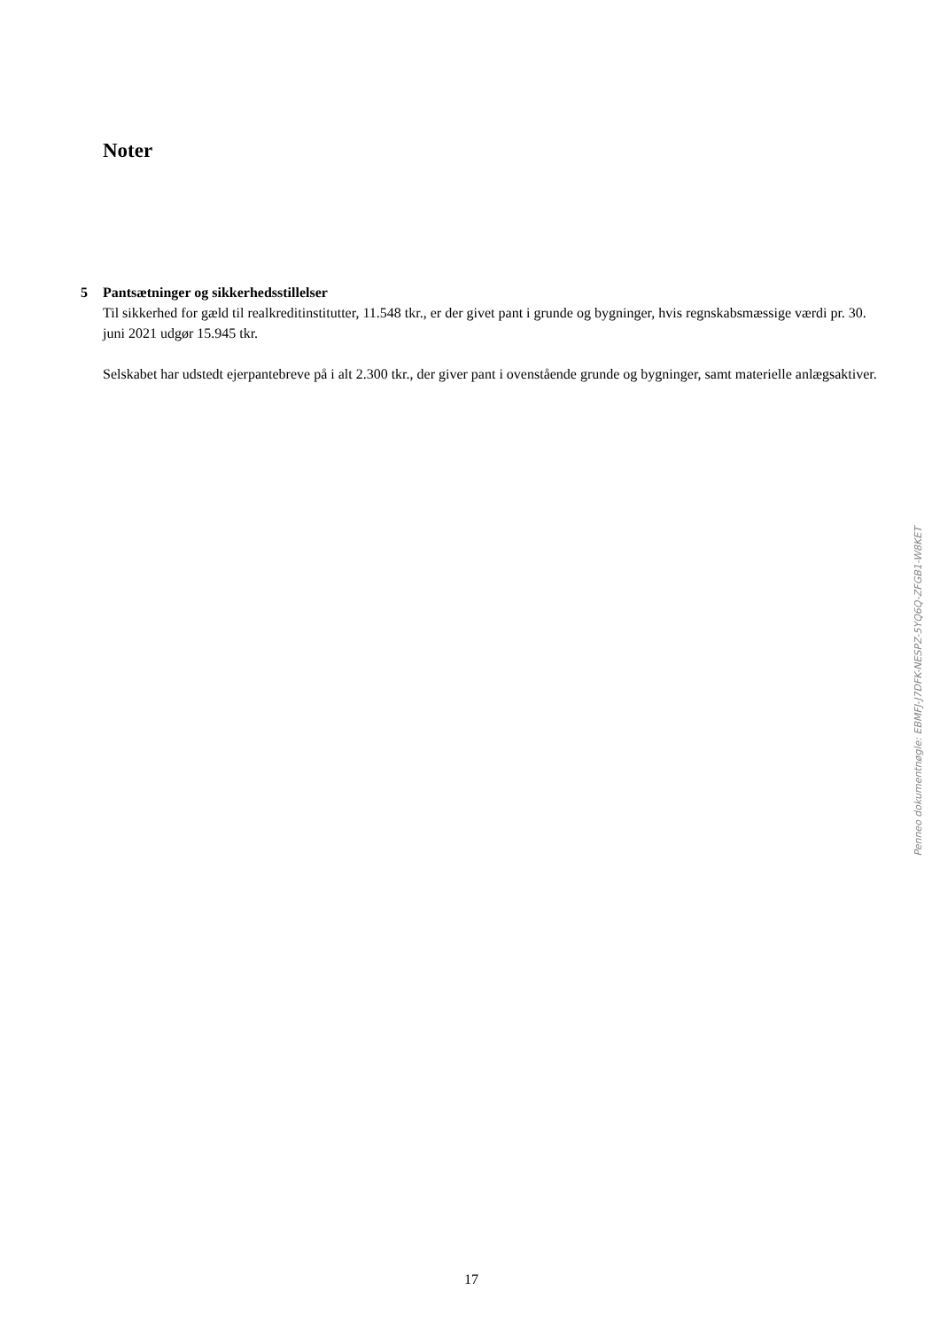Noter
5
Pantsætninger og sikkerhedsstillelser
Til sikkerhed for gæld til realkreditinstitutter, 11.548 tkr., er der givet pant i grunde og bygninger, hvis regnskabsmæssige værdi pr. 30. juni 2021 udgør 15.945 tkr.
Selskabet har udstedt ejerpantebreve på i alt 2.300 tkr., der giver pant i ovenstående grunde og bygninger, samt materielle anlægsaktiver.
Penneo dokumentnøgle: EBMFJ-J7DFK-NESPZ-5YQ6Q-ZFGB1-W8KET
17